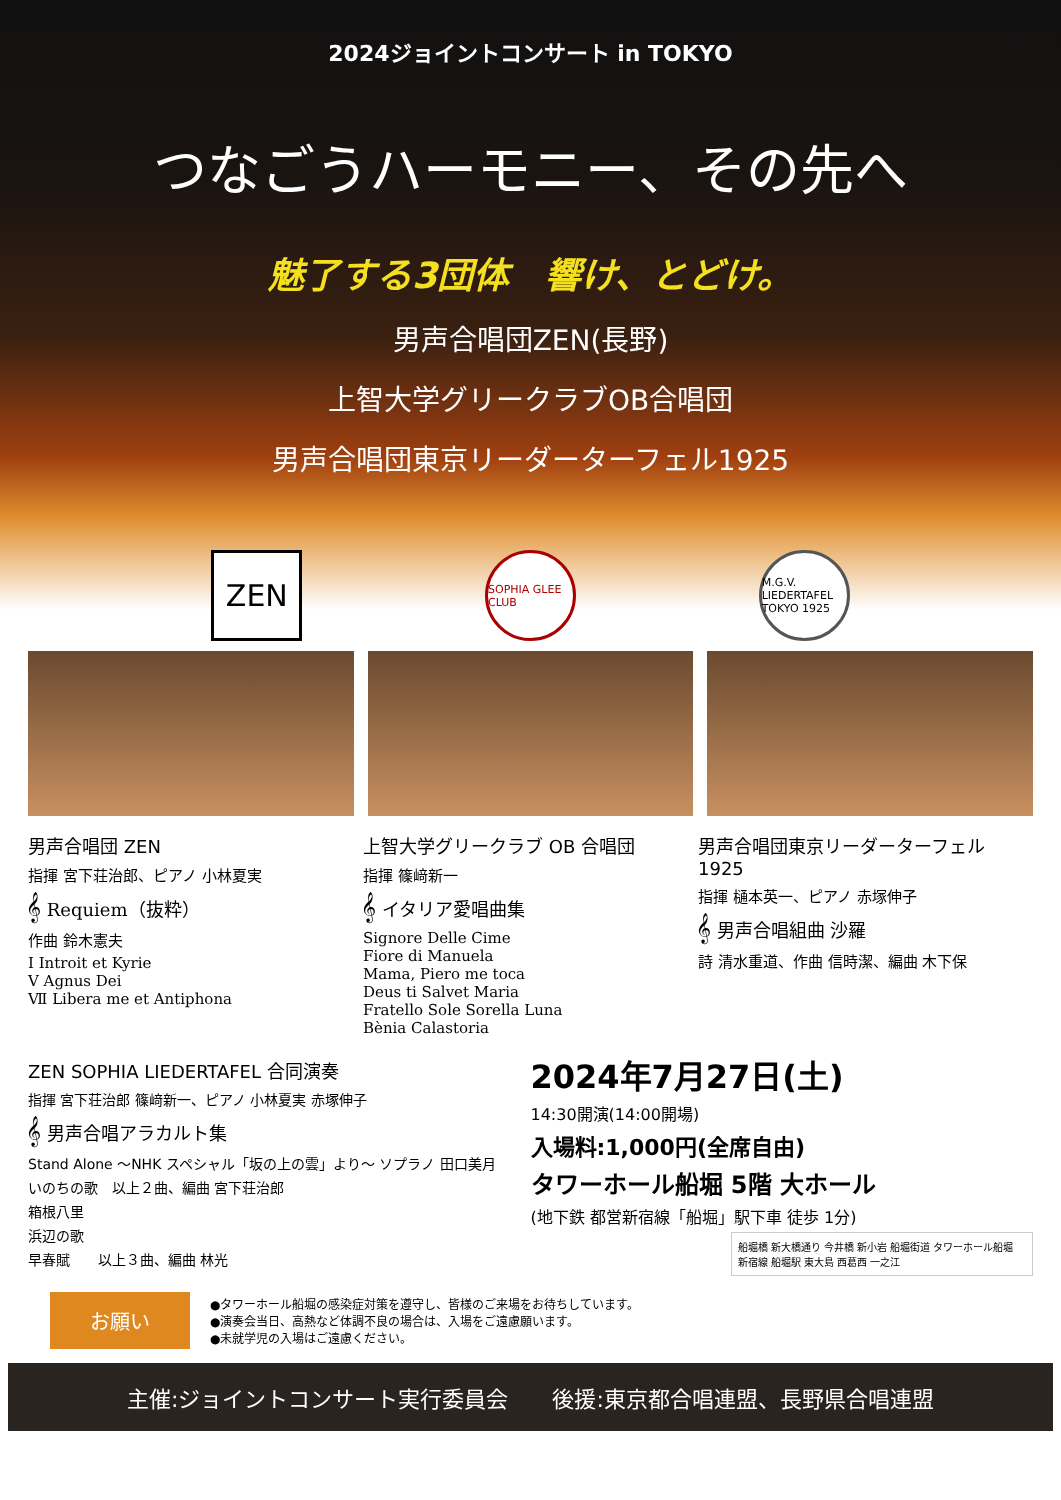2024ジョイントコンサート in TOKYO
つなごうハーモニー、その先へ
魅了する3団体　響け、とどけ。
男声合唱団ZEN(長野)
上智大学グリークラブOB合唱団
男声合唱団東京リーダーターフェル1925
ZEN
SOPHIA GLEE CLUB
M.G.V. LIEDERTAFEL TOKYO 1925
男声合唱団 ZEN
指揮 宮下荘治郎、ピアノ 小林夏実
𝄞 Requiem（抜粋）
作曲 鈴木憲夫
Ⅰ Introit et Kyrie
Ⅴ Agnus Dei
Ⅶ Libera me et Antiphona
上智大学グリークラブ OB 合唱団
指揮 篠﨑新一
𝄞 イタリア愛唱曲集
Signore Delle Cime
Fiore di Manuela
Mama, Piero me toca
Deus ti Salvet Maria
Fratello Sole Sorella Luna
Bènia Calastoria
男声合唱団東京リーダーターフェル 1925
指揮 樋本英一、ピアノ 赤塚伸子
𝄞 男声合唱組曲 沙羅
詩 清水重道、作曲 信時潔、編曲 木下保
ZEN SOPHIA LIEDERTAFEL 合同演奏
指揮 宮下荘治郎 篠﨑新一、ピアノ 小林夏実 赤塚伸子
𝄞 男声合唱アラカルト集
Stand Alone ～NHK スペシャル「坂の上の雲」より～ ソプラノ 田口美月
いのちの歌　以上２曲、編曲 宮下荘治郎
箱根八里
浜辺の歌
早春賦　　以上３曲、編曲 林光
2024年7月27日(土)
14:30開演(14:00開場)
入場料:1,000円(全席自由)
タワーホール船堀 5階 大ホール
(地下鉄 都営新宿線「船堀」駅下車 徒歩 1分)
船堀橋 新大橋通り 今井橋 新小岩 船堀街道 タワーホール船堀 新宿線 船堀駅 東大島 西葛西 一之江
お願い
●タワーホール船堀の感染症対策を遵守し、皆様のご来場をお待ちしています。
●演奏会当日、高熱など体調不良の場合は、入場をご遠慮願います。
●未就学児の入場はご遠慮ください。
主催:ジョイントコンサート実行委員会　　後援:東京都合唱連盟、長野県合唱連盟